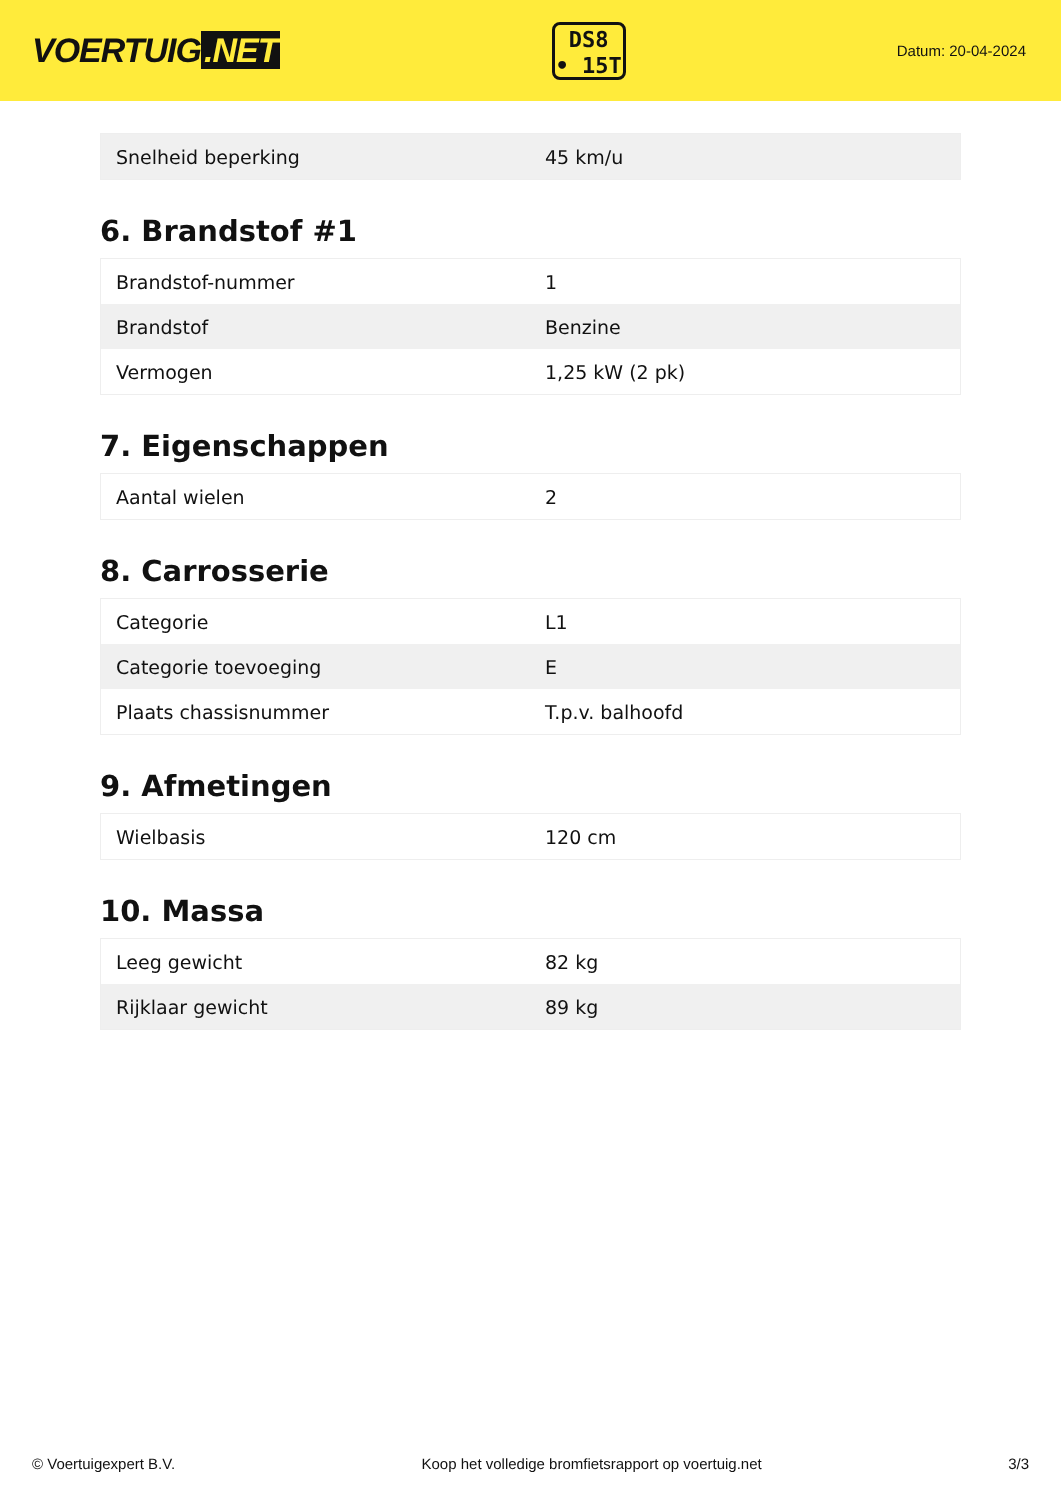VOERTUIG.NET
DS8
• 15T
Datum: 20-04-2024
| Snelheid beperking | 45 km/u |
6. Brandstof #1
| Brandstof-nummer | 1 |
| Brandstof | Benzine |
| Vermogen | 1,25 kW (2 pk) |
7. Eigenschappen
| Aantal wielen | 2 |
8. Carrosserie
| Categorie | L1 |
| Categorie toevoeging | E |
| Plaats chassisnummer | T.p.v. balhoofd |
9. Afmetingen
| Wielbasis | 120 cm |
10. Massa
| Leeg gewicht | 82 kg |
| Rijklaar gewicht | 89 kg |
© Voertuigexpert B.V. Koop het volledige bromfietsrapport op voertuig.net 3/3